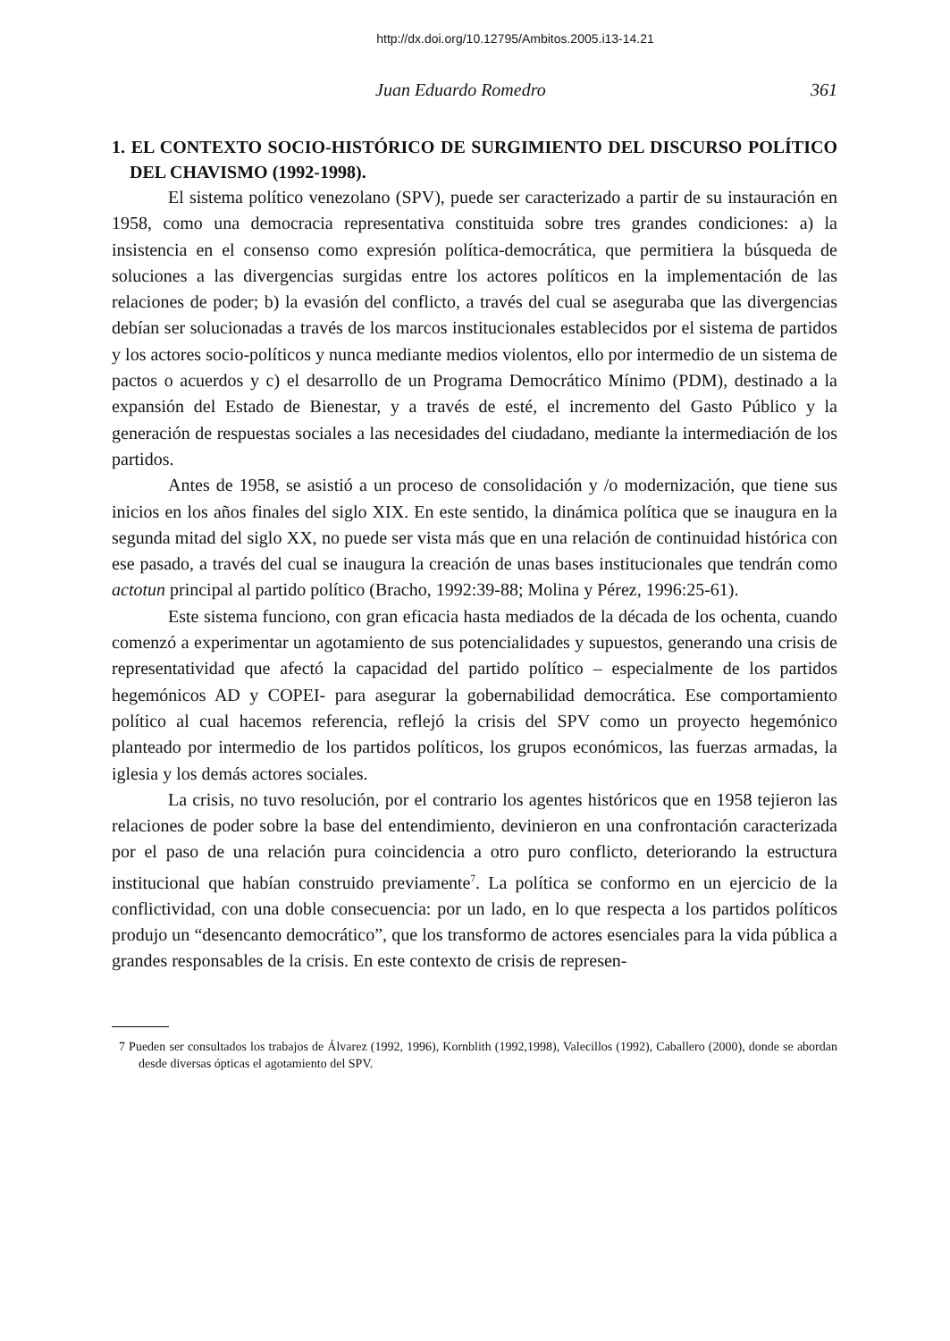http://dx.doi.org/10.12795/Ambitos.2005.i13-14.21
Juan Eduardo Romedro 361
1. EL CONTEXTO SOCIO-HISTÓRICO DE SURGIMIENTO DEL DISCURSO POLÍTICO DEL CHAVISMO (1992-1998).
El sistema político venezolano (SPV), puede ser caracterizado a partir de su instauración en 1958, como una democracia representativa constituida sobre tres grandes condiciones: a) la insistencia en el consenso como expresión política-democrática, que permitiera la búsqueda de soluciones a las divergencias surgidas entre los actores políticos en la implementación de las relaciones de poder; b) la evasión del conflicto, a través del cual se aseguraba que las divergencias debían ser solucionadas a través de los marcos institucionales establecidos por el sistema de partidos y los actores socio-políticos y nunca mediante medios violentos, ello por intermedio de un sistema de pactos o acuerdos y c) el desarrollo de un Programa Democrático Mínimo (PDM), destinado a la expansión del Estado de Bienestar, y a través de esté, el incremento del Gasto Público y la generación de respuestas sociales a las necesidades del ciudadano, mediante la intermediación de los partidos.
Antes de 1958, se asistió a un proceso de consolidación y /o modernización, que tiene sus inicios en los años finales del siglo XIX. En este sentido, la dinámica política que se inaugura en la segunda mitad del siglo XX, no puede ser vista más que en una relación de continuidad histórica con ese pasado, a través del cual se inaugura la creación de unas bases institucionales que tendrán como actotun principal al partido político (Bracho, 1992:39-88; Molina y Pérez, 1996:25-61).
Este sistema funciono, con gran eficacia hasta mediados de la década de los ochenta, cuando comenzó a experimentar un agotamiento de sus potencialidades y supuestos, generando una crisis de representatividad que afectó la capacidad del partido político – especialmente de los partidos hegemónicos AD y COPEI- para asegurar la gobernabilidad democrática. Ese comportamiento político al cual hacemos referencia, reflejó la crisis del SPV como un proyecto hegemónico planteado por intermedio de los partidos políticos, los grupos económicos, las fuerzas armadas, la iglesia y los demás actores sociales.
La crisis, no tuvo resolución, por el contrario los agentes históricos que en 1958 tejieron las relaciones de poder sobre la base del entendimiento, devinieron en una confrontación caracterizada por el paso de una relación pura coincidencia a otro puro conflicto, deteriorando la estructura institucional que habían construido previamente<sup>7</sup>. La política se conformo en un ejercicio de la conflictividad, con una doble consecuencia: por un lado, en lo que respecta a los partidos políticos produjo un “desencanto democrático”, que los transformo de actores esenciales para la vida pública a grandes responsables de la crisis. En este contexto de crisis de represen-
7 Pueden ser consultados los trabajos de Álvarez (1992, 1996), Kornblith (1992,1998), Valecillos (1992), Caballero (2000), donde se abordan desde diversas ópticas el agotamiento del SPV.